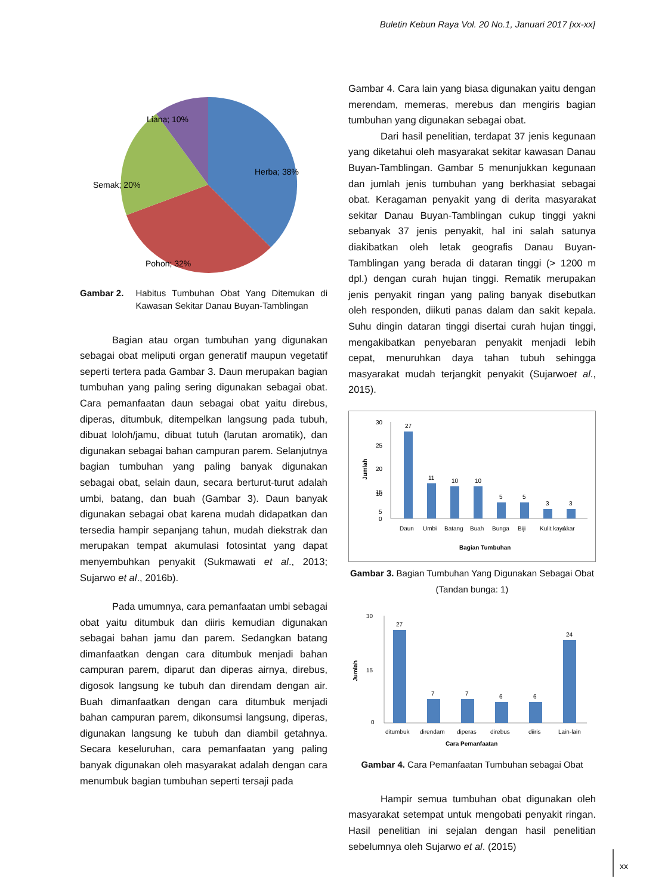Buletin Kebun Raya Vol. 20 No.1, Januari 2017 [xx-xx]
Liana; 10%
Herba; 38%
Semak; 20%
Pohon; 32%
Gambar 2. Habitus Tumbuhan Obat Yang Ditemukan di Kawasan Sekitar Danau Buyan-Tamblingan
Bagian atau organ tumbuhan yang digunakan sebagai obat meliputi organ generatif maupun vegetatif seperti tertera pada Gambar 3. Daun merupakan bagian tumbuhan yang paling sering digunakan sebagai obat. Cara pemanfaatan daun sebagai obat yaitu direbus, diperas, ditumbuk, ditempelkan langsung pada tubuh, dibuat loloh/jamu, dibuat tutuh (larutan aromatik), dan digunakan sebagai bahan campuran parem. Selanjutnya bagian tumbuhan yang paling banyak digunakan sebagai obat, selain daun, secara berturut-turut adalah umbi, batang, dan buah (Gambar 3). Daun banyak digunakan sebagai obat karena mudah didapatkan dan tersedia hampir sepanjang tahun, mudah diekstrak dan merupakan tempat akumulasi fotosintat yang dapat menyembuhkan penyakit (Sukmawati et al., 2013; Sujarwo et al., 2016b).
Pada umumnya, cara pemanfaatan umbi sebagai obat yaitu ditumbuk dan diiris kemudian digunakan sebagai bahan jamu dan parem. Sedangkan batang dimanfaatkan dengan cara ditumbuk menjadi bahan campuran parem, diparut dan diperas airnya, direbus, digosok langsung ke tubuh dan direndam dengan air. Buah dimanfaatkan dengan cara ditumbuk menjadi bahan campuran parem, dikonsumsi langsung, diperas, digunakan langsung ke tubuh dan diambil getahnya. Secara keseluruhan, cara pemanfaatan yang paling banyak digunakan oleh masyarakat adalah dengan cara menumbuk bagian tumbuhan seperti tersaji pada
Gambar 4. Cara lain yang biasa digunakan yaitu dengan merendam, memeras, merebus dan mengiris bagian tumbuhan yang digunakan sebagai obat.
Dari hasil penelitian, terdapat 37 jenis kegunaan yang diketahui oleh masyarakat sekitar kawasan Danau Buyan-Tamblingan. Gambar 5 menunjukkan kegunaan dan jumlah jenis tumbuhan yang berkhasiat sebagai obat. Keragaman penyakit yang di derita masyarakat sekitar Danau Buyan-Tamblingan cukup tinggi yakni sebanyak 37 jenis penyakit, hal ini salah satunya diakibatkan oleh letak geografis Danau Buyan-Tamblingan yang berada di dataran tinggi (> 1200 m dpl.) dengan curah hujan tinggi. Rematik merupakan jenis penyakit ringan yang paling banyak disebutkan oleh responden, diikuti panas dalam dan sakit kepala. Suhu dingin dataran tinggi disertai curah hujan tinggi, mengakibatkan penyebaran penyakit menjadi lebih cepat, menuruhkan daya tahan tubuh sehingga masyarakat mudah terjangkit penyakit (Sujarwoet al., 2015).
30
25
20
15
10
5
0
Jumlah
27
11
10
10
5
5
3
3
Daun
Umbi
Batang
Buah
Bunga
Biji
Kulit kayu
Akar
Bagian Tumbuhan
Gambar 3. Bagian Tumbuhan Yang Digunakan Sebagai Obat (Tandan bunga: 1)
30
15
0
Jumlah
27
7
7
6
6
24
ditumbuk
direndam
diperas
direbus
diiris
Lain-lain
Cara Pemanfaatan
Gambar 4. Cara Pemanfaatan Tumbuhan sebagai Obat
Hampir semua tumbuhan obat digunakan oleh masyarakat setempat untuk mengobati penyakit ringan. Hasil penelitian ini sejalan dengan hasil penelitian sebelumnya oleh Sujarwo et al. (2015)
xx